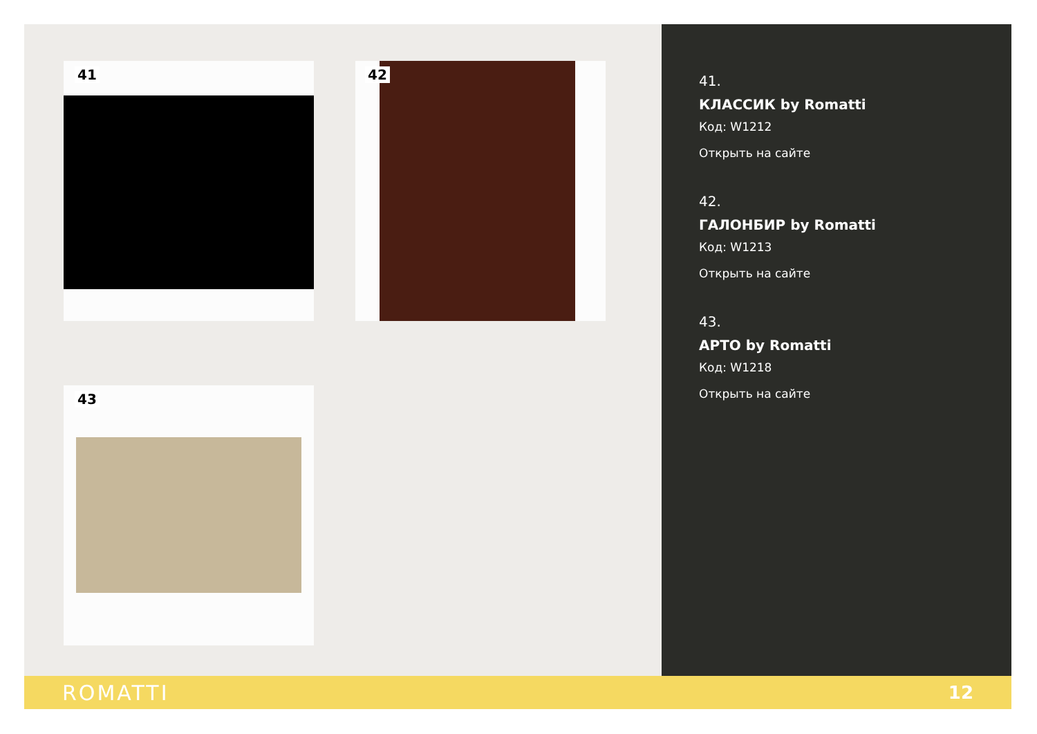41 42
43
41.
КЛАССИК by Romatti
Код: W1212
Открыть на сайте
42.
ГАЛОНБИР by Romatti
Код: W1213
Открыть на сайте
43.
АРТО by Romatti
Код: W1218
Открыть на сайте
ROMATTI 12